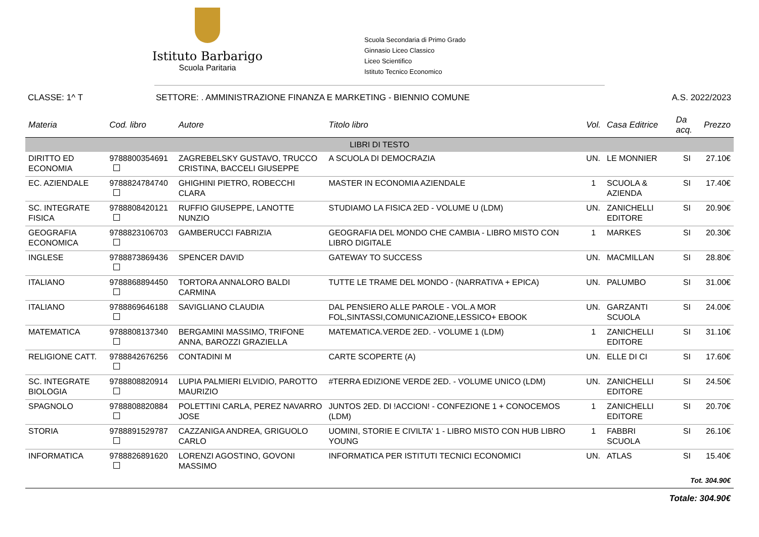Istituto Barbarigo
Scuola Paritaria
Scuola Secondaria di Primo Grado
Ginnasio Liceo Classico
Liceo Scientifico
Istituto Tecnico Economico
CLASSE: 1^ T SETTORE: . AMMINISTRAZIONE FINANZA E MARKETING - BIENNIO COMUNE A.S. 2022/2023
| Materia | Cod. libro | Autore | Titolo libro | Vol. | Casa Editrice | Da acq. | Prezzo |
| --- | --- | --- | --- | --- | --- | --- | --- |
| LIBRI DI TESTO | | | | | | | |
| DIRITTO ED ECONOMIA | 9788800354691 | ZAGREBELSKY GUSTAVO, TRUCCO CRISTINA, BACCELI GIUSEPPE | A SCUOLA DI DEMOCRAZIA | UN. | LE MONNIER | SI | 27.10€ |
| EC. AZIENDALE | 9788824784740 | GHIGHINI PIETRO, ROBECCHI CLARA | MASTER IN ECONOMIA AZIENDALE | 1 | SCUOLA & AZIENDA | SI | 17.40€ |
| SC. INTEGRATE FISICA | 9788808420121 | RUFFIO GIUSEPPE, LANOTTE NUNZIO | STUDIAMO LA FISICA 2ED - VOLUME U (LDM) | UN. | ZANICHELLI EDITORE | SI | 20.90€ |
| GEOGRAFIA ECONOMICA | 9788823106703 | GAMBERUCCI FABRIZIA | GEOGRAFIA DEL MONDO CHE CAMBIA - LIBRO MISTO CON LIBRO DIGITALE | 1 | MARKES | SI | 20.30€ |
| INGLESE | 9788873869436 | SPENCER DAVID | GATEWAY TO SUCCESS | UN. | MACMILLAN | SI | 28.80€ |
| ITALIANO | 9788868894450 | TORTORA ANNALORO BALDI CARMINA | TUTTE LE TRAME DEL MONDO - (NARRATIVA + EPICA) | UN. | PALUMBO | SI | 31.00€ |
| ITALIANO | 9788869646188 | SAVIGLIANO CLAUDIA | DAL PENSIERO ALLE PAROLE - VOL.A MOR FOL,SINTASSI,COMUNICAZIONE,LESSICO+ EBOOK | UN. | GARZANTI SCUOLA | SI | 24.00€ |
| MATEMATICA | 9788808137340 | BERGAMINI MASSIMO, TRIFONE ANNA, BAROZZI GRAZIELLA | MATEMATICA.VERDE 2ED. - VOLUME 1 (LDM) | 1 | ZANICHELLI EDITORE | SI | 31.10€ |
| RELIGIONE CATT. | 9788842676256 | CONTADINI M | CARTE SCOPERTE (A) | UN. | ELLE DI CI | SI | 17.60€ |
| SC. INTEGRATE BIOLOGIA | 9788808820914 | LUPIA PALMIERI ELVIDIO, PAROTTO MAURIZIO | #TERRA EDIZIONE VERDE 2ED. - VOLUME UNICO (LDM) | UN. | ZANICHELLI EDITORE | SI | 24.50€ |
| SPAGNOLO | 9788808820884 | POLETTINI CARLA, PEREZ NAVARRO JOSE | JUNTOS 2ED. DI !ACCION! - CONFEZIONE 1 + CONOCEMOS (LDM) | 1 | ZANICHELLI EDITORE | SI | 20.70€ |
| STORIA | 9788891529787 | CAZZANIGA ANDREA, GRIGUOLO CARLO | UOMINI, STORIE E CIVILTA' 1 - LIBRO MISTO CON HUB LIBRO YOUNG | 1 | FABBRI SCUOLA | SI | 26.10€ |
| INFORMATICA | 9788826891620 | LORENZI AGOSTINO, GOVONI MASSIMO | INFORMATICA PER ISTITUTI TECNICI ECONOMICI | UN. | ATLAS | SI | 15.40€ |
| Tot. 304.90€ | | | | | | | |
| Totale: 304.90€ | | | | | | | |